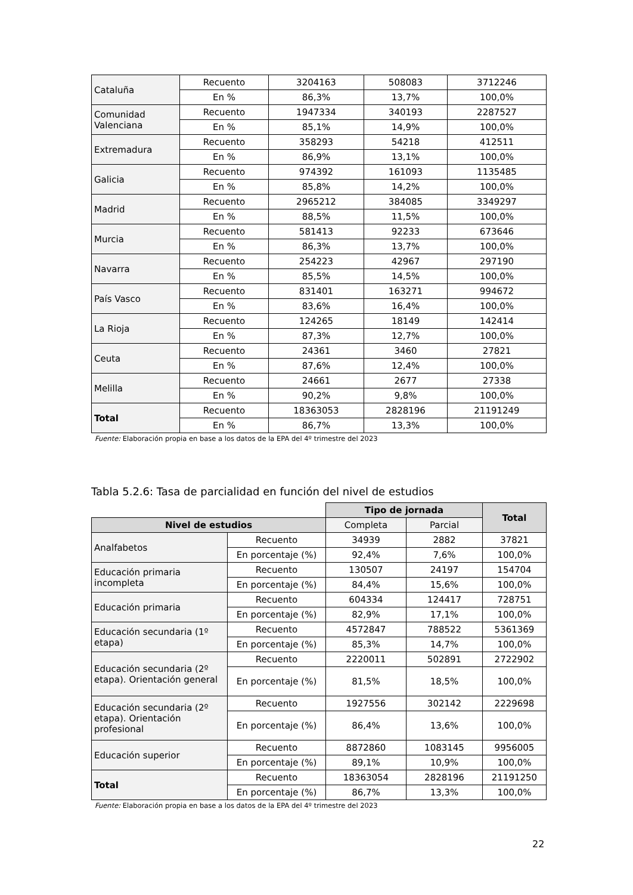| Cataluña | Recuento | 3204163 | 508083 | 3712246 |
| | En % | 86,3% | 13,7% | 100,0% |
| Comunidad Valenciana | Recuento | 1947334 | 340193 | 2287527 |
| | En % | 85,1% | 14,9% | 100,0% |
| Extremadura | Recuento | 358293 | 54218 | 412511 |
| | En % | 86,9% | 13,1% | 100,0% |
| Galicia | Recuento | 974392 | 161093 | 1135485 |
| | En % | 85,8% | 14,2% | 100,0% |
| Madrid | Recuento | 2965212 | 384085 | 3349297 |
| | En % | 88,5% | 11,5% | 100,0% |
| Murcia | Recuento | 581413 | 92233 | 673646 |
| | En % | 86,3% | 13,7% | 100,0% |
| Navarra | Recuento | 254223 | 42967 | 297190 |
| | En % | 85,5% | 14,5% | 100,0% |
| País Vasco | Recuento | 831401 | 163271 | 994672 |
| | En % | 83,6% | 16,4% | 100,0% |
| La Rioja | Recuento | 124265 | 18149 | 142414 |
| | En % | 87,3% | 12,7% | 100,0% |
| Ceuta | Recuento | 24361 | 3460 | 27821 |
| | En % | 87,6% | 12,4% | 100,0% |
| Melilla | Recuento | 24661 | 2677 | 27338 |
| | En % | 90,2% | 9,8% | 100,0% |
| Total | Recuento | 18363053 | 2828196 | 21191249 |
| | En % | 86,7% | 13,3% | 100,0% |
Fuente: Elaboración propia en base a los datos de la EPA del 4º trimestre del 2023
Tabla 5.2.6: Tasa de parcialidad en función del nivel de estudios
| | | Tipo de jornada | | Total |
| Nivel de estudios | | Completa | Parcial | |
| Analfabetos | Recuento | 34939 | 2882 | 37821 |
| | En porcentaje (%) | 92,4% | 7,6% | 100,0% |
| Educación primaria incompleta | Recuento | 130507 | 24197 | 154704 |
| | En porcentaje (%) | 84,4% | 15,6% | 100,0% |
| Educación primaria | Recuento | 604334 | 124417 | 728751 |
| | En porcentaje (%) | 82,9% | 17,1% | 100,0% |
| Educación secundaria (1º etapa) | Recuento | 4572847 | 788522 | 5361369 |
| | En porcentaje (%) | 85,3% | 14,7% | 100,0% |
| Educación secundaria (2º etapa). Orientación general | Recuento | 2220011 | 502891 | 2722902 |
| | En porcentaje (%) | 81,5% | 18,5% | 100,0% |
| Educación secundaria (2º etapa). Orientación profesional | Recuento | 1927556 | 302142 | 2229698 |
| | En porcentaje (%) | 86,4% | 13,6% | 100,0% |
| Educación superior | Recuento | 8872860 | 1083145 | 9956005 |
| | En porcentaje (%) | 89,1% | 10,9% | 100,0% |
| Total | Recuento | 18363054 | 2828196 | 21191250 |
| | En porcentaje (%) | 86,7% | 13,3% | 100,0% |
Fuente: Elaboración propia en base a los datos de la EPA del 4º trimestre del 2023
22